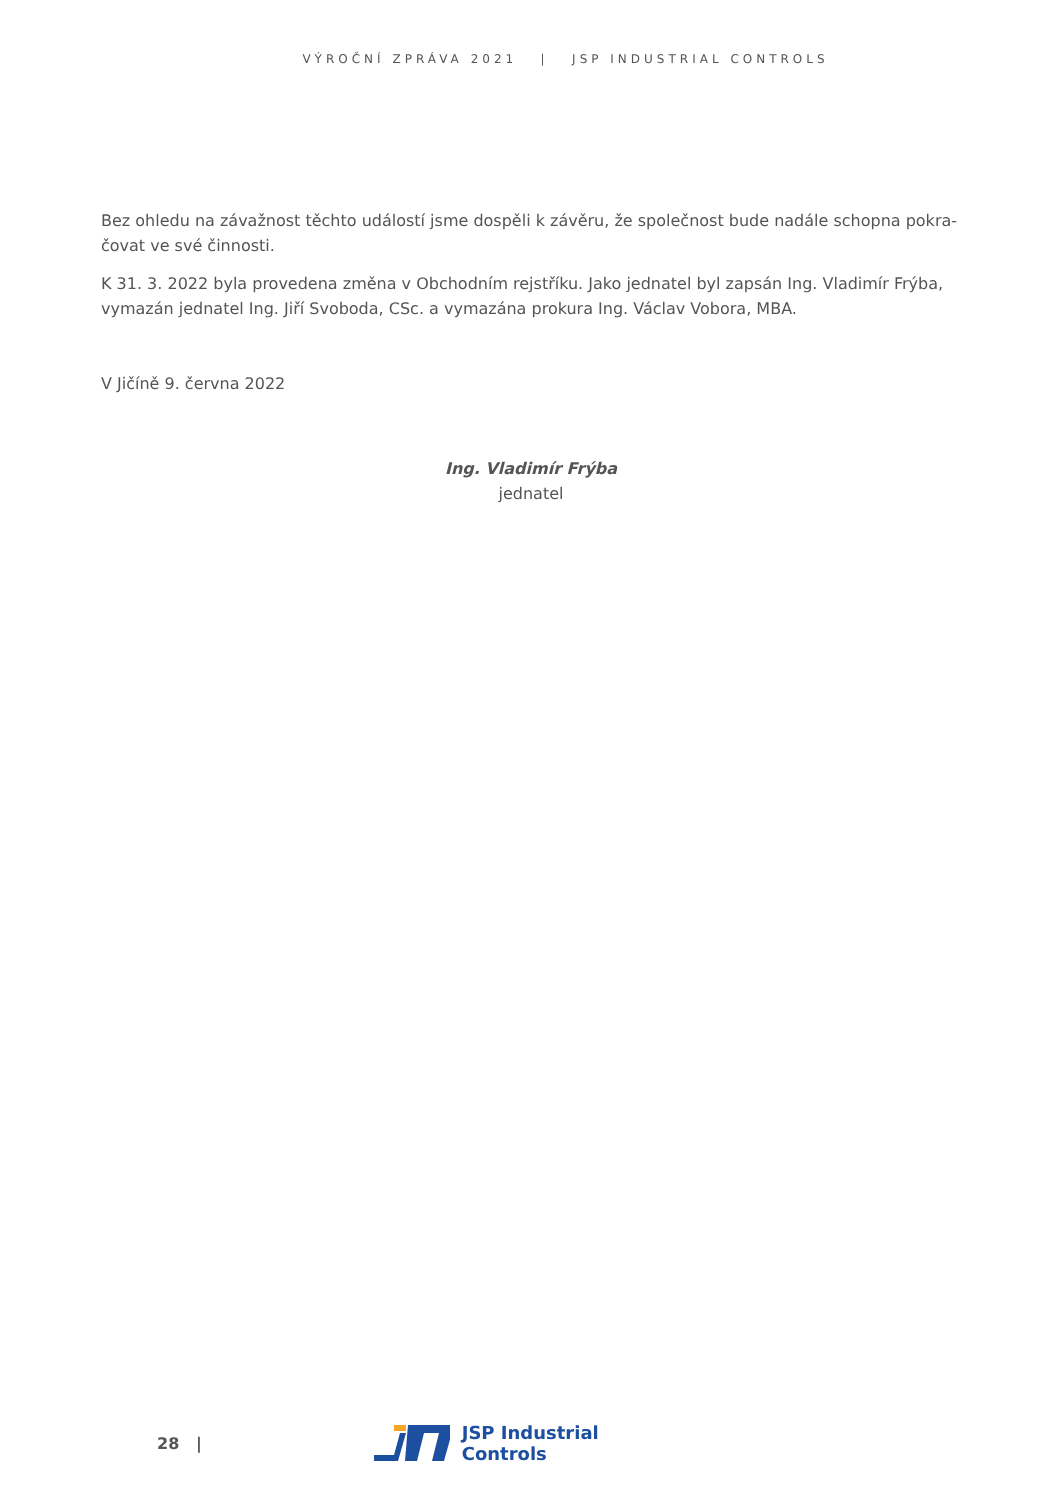VÝROČNÍ ZPRÁVA 2021 | JSP INDUSTRIAL CONTROLS
Bez ohledu na závažnost těchto událostí jsme dospěli k závěru, že společnost bude nadále schopna pokra-čovat ve své činnosti.
K 31. 3. 2022 byla provedena změna v Obchodním rejstříku. Jako jednatel byl zapsán Ing. Vladimír Frýba, vymazán jednatel Ing. Jiří Svoboda, CSc. a vymazána prokura Ing. Václav Vobora, MBA.
V Jičíně 9. června 2022
Ing. Vladimír Frýba
jednatel
28 | JSP Industrial Controls